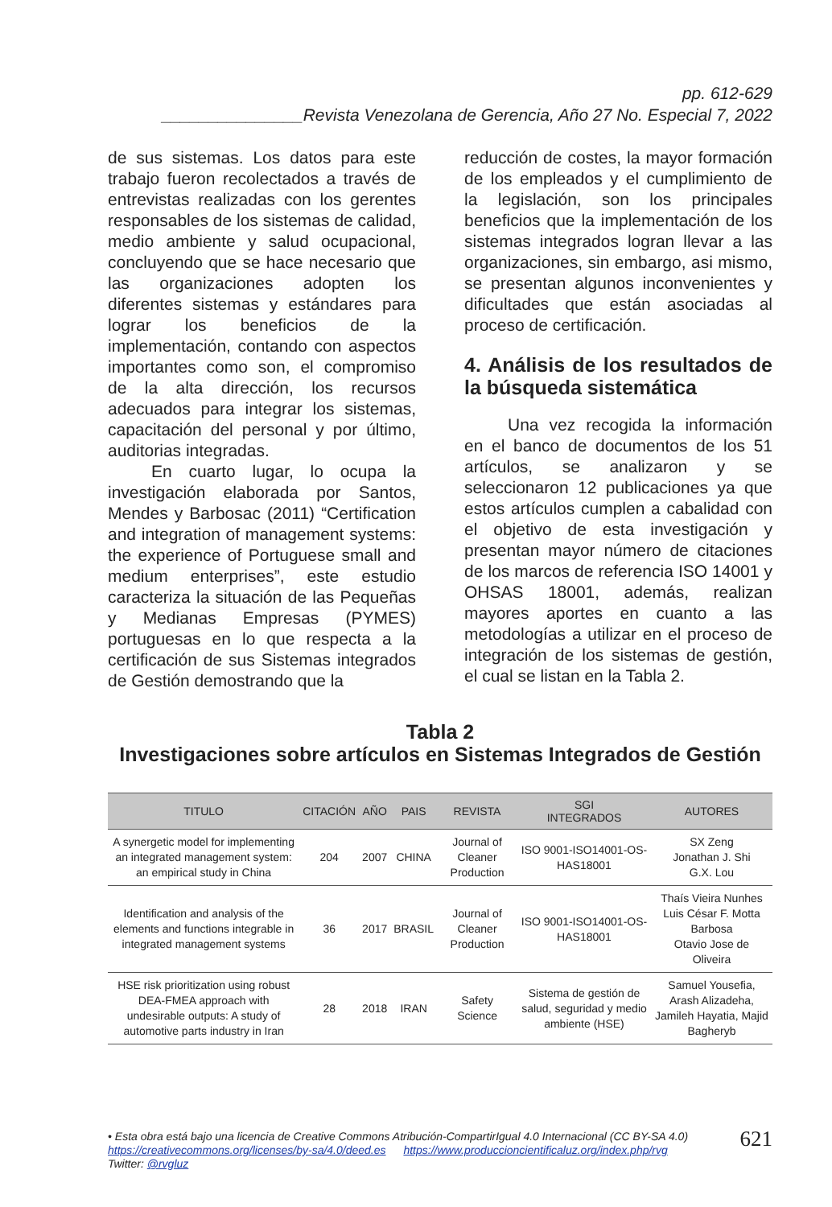pp. 612-629
_______________Revista Venezolana de Gerencia, Año 27 No. Especial 7, 2022
de sus sistemas. Los datos para este trabajo fueron recolectados a través de entrevistas realizadas con los gerentes responsables de los sistemas de calidad, medio ambiente y salud ocupacional, concluyendo que se hace necesario que las organizaciones adopten los diferentes sistemas y estándares para lograr los beneficios de la implementación, contando con aspectos importantes como son, el compromiso de la alta dirección, los recursos adecuados para integrar los sistemas, capacitación del personal y por último, auditorias integradas.
En cuarto lugar, lo ocupa la investigación elaborada por Santos, Mendes y Barbosac (2011) “Certification and integration of management systems: the experience of Portuguese small and medium enterprises”, este estudio caracteriza la situación de las Pequeñas y Medianas Empresas (PYMES) portuguesas en lo que respecta a la certificación de sus Sistemas integrados de Gestión demostrando que la
reducción de costes, la mayor formación de los empleados y el cumplimiento de la legislación, son los principales beneficios que la implementación de los sistemas integrados logran llevar a las organizaciones, sin embargo, asi mismo, se presentan algunos inconvenientes y dificultades que están asociadas al proceso de certificación.
4. Análisis de los resultados de la búsqueda sistemática
Una vez recogida la información en el banco de documentos de los 51 artículos, se analizaron y se seleccionaron 12 publicaciones ya que estos artículos cumplen a cabalidad con el objetivo de esta investigación y presentan mayor número de citaciones de los marcos de referencia ISO 14001 y OHSAS 18001, además, realizan mayores aportes en cuanto a las metodologías a utilizar en el proceso de integración de los sistemas de gestión, el cual se listan en la Tabla 2.
Tabla 2
Investigaciones sobre artículos en Sistemas Integrados de Gestión
| TITULO | CITACIÓN | AÑO | PAIS | REVISTA | SGI INTEGRADOS | AUTORES |
| --- | --- | --- | --- | --- | --- | --- |
| A synergetic model for implementing an integrated management system: an empirical study in China | 204 | 2007 | CHINA | Journal of Cleaner Production | ISO 9001-ISO14001-OS-HAS18001 | SX Zeng Jonathan J. Shi G.X. Lou |
| Identification and analysis of the elements and functions integrable in integrated management systems | 36 | 2017 | BRASIL | Journal of Cleaner Production | ISO 9001-ISO14001-OS-HAS18001 | Thaís Vieira Nunhes Luis César F. Motta Barbosa Otavio Jose de Oliveira |
| HSE risk prioritization using robust DEA-FMEA approach with undesirable outputs: A study of automotive parts industry in Iran | 28 | 2018 | IRAN | Safety Science | Sistema de gestión de salud, seguridad y medio ambiente (HSE) | Samuel Yousefia, Arash Alizadeha, Jamileh Hayatia, Majid Bagheryb |
• Esta obra está bajo una licencia de Creative Commons Atribución-CompartirIgual 4.0 Internacional (CC BY-SA 4.0)
https://creativecommons.org/licenses/by-sa/4.0/deed.es https://www.produccioncientificaluz.org/index.php/rvg
Twitter: @rvgluz
621